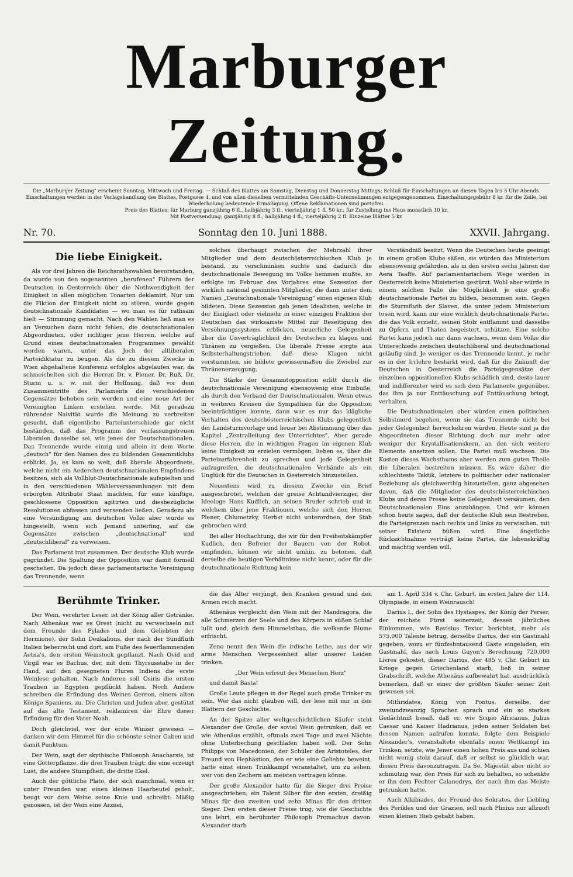Marburger Zeitung.
Die „Marburger Zeitung" erscheint Sonntag, Mittwoch und Freitag. — Schluß des Blattes am Samstag, Dienstag und Donnerstag Mittags; Schluß für Einschaltungen an diesen Tagen bis 5 Uhr Abends. Einschaltungen werden in der Verlagshandlung des Blattes, Postgasse 4, und von allen dieselben vermittelnden Geschäfts-Unternehmungen entgegengenommen. Einschaltungsgebühr 8 kr. für die Zeile, bei Wiederholung bedeutende Ermäßigung. Offene Reklamationen sind portofrei.
Preis des Blattes: für Marburg ganzjährig 6 fl., halbjährig 3 fl., vierteljährig 1 fl. 50 kr.; für Zustellung ins Haus monatlich 10 kr.
Mit Postversendung: ganzjährig 8 fl., halbjährig 4 fl., vierteljährig 2 fl. Einzelne Blätter 5 kr.
Nr. 70. Sonntag den 10. Juni 1888. XXVII. Jahrgang.
Die liebe Einigkeit.
Als vor drei Jahren die Reichsrathswahlen bevorstanden, da wurde von den sogenannten „berufenen" Führern der Deutschen in Oesterreich über die Nothwendigkeit der Einigkeit in allen möglichen Tonarten deklamirt. Nur um die Fiktion der Einigkeit nicht zu stören, wurde gegen deutschnationale Kandidaten — wo man es für rathsam hielt — Stimmung gemacht. Nach den Wahlen ließ man es an Versuchen dann nicht fehlen, die deutschnationalen Abgeordneten, oder richtiger jene Herren, welche auf Grund eines deutschnationalen Programmes gewählt worden waren, unter das Joch der altliberalen Parteidiktatur zu beugen. Als die zu diesem Zwecke in Wien abgehaltene Konferenz erfolglos abgelaufen war, da schmeichelten sich die Herren Dr. v. Plener, Dr. Ruß, Dr. Sturm u. s. w. mit der Hoffnung, daß vor dem Zusammentritte des Parlaments die verschiedenen Gegensätze behoben sein werden und eine neue Art der Vereinigten Linken erstehen werde. Mit geradezu rührender Naivität wurde die Meinung zu verbreiten gesucht, daß eigentliche Parteiunterschiede gar nicht beständen, daß das Programm der verfassungstreuen Liberalen dasselbe sei, wie jenes der Deutschnationalen. Das Trennende wurde einzig und allein in dem Worte „deutsch" für den Namen des zu bildenden Gesammtklubs erblickt. Ja, es kam so weit, daß liberale Abgeordnete, welche nicht ein Aederchen deutschnationalen Empfindens besitzen, sich als Vollblut-Deutschnationale aufspielten und in den verschiedenen Wählerversammlungen mit dem erborgten Attribute Staat machten, für eine künftige, geschlossene Opposition agitirten und diesbezügliche Resolutionen abfassen und versenden ließen. Geradezu als eine Versündigung am deutschen Volke aber wurde es hingestellt, wenn sich Jemand unterfing, auf die Gegensätze zwischen „deutschnational" und „deutschliberal" zu verweisen.
Das Parlament trat zusammen. Der deutsche Klub wurde gegründet. Die Spaltung der Opposition war damit formell geschehen. Da jedoch diese parlamentarische Vereinigung das Trennende, wenn
solches überhaupt zwischen der Mehrzahl ihrer Mitglieder und dem deutschösterreichischen Klub je bestand, zu verschminken suchte und dadurch die deutschnationale Bewegung im Volke hemmen mußte, so erfolgte im Februar des Vorjahres eine Sezession der wirklich national gesinnten Mitglieder, die dann unter dem Namen „Deutschnationale Vereinigung" einen eigenen Klub bildeten. Diese Sezession gab jenen Idealisten, welche in der Einigkeit oder vielmehr in einer einzigen Fraktion der Deutschen das wirksamste Mittel zur Beseitigung des Versöhnungssystems erblicken, neuerliche Gelegenheit über die Unverträglichkeit der Deutschen zu klagen und Thränen zu vergießen. Die liberale Presse sorgte aus Selbsterhaltungstrieben, daß diese Klagen nicht verstummten, sie bildete gewissermaßen die Zwiebel zur Thränenerzeugung.
Die Stärke der Gesammtopposition erlitt durch die deutschnationale Vereinigung ebensowenig eine Einbuße, als durch den Verband der Deutschnationalen. Wenn etwas in weiteren Kreisen die Sympathien für die Opposition beeinträchtigen konnte, dann war es nur das klägliche Verhalten des deutschösterreichischen Klubs gelegentlich der Landsturmvorlage und heuer bei Abstimmung über das Kapitel „Zentralleitung des Unterrichtes". Aber gerade diese Herren, die in wichtigen Fragen im eigenen Klub keine Einigkeit zu erzielen vermögen, lieben es, über die Parteizerfahrenheit zu sprechen und jede Gelegenheit aufzugreifen, die deutschnationalen Verbände als ein Unglück für die Deutschen in Oesterreich hinzustellen.
Neuestens wird zu diesem Zwecke ein Brief ausgeschrotet, welchen der greise Achtundvierziger, der Ideologe Hans Kudlich, an seinen Bruder schrieb und in welchem über jene Fraktionen, welche sich den Herren Plener, Chlumetzky, Herbst nicht unterordnen, der Stab gebrochen wird.
Bei aller Hochachtung, die wir für den Freiheitskämpfer Kudlich, den Befreier der Bauern von der Robot, empfinden, können wir nicht umhin, zu betonen, daß derselbe die heutigen Verhältnisse nicht kennt, oder für die deutschnationale Richtung kein
Verständniß besitzt. Wenn die Deutschen heute geeinigt in einem großen Klube säßen, sie würden das Ministerium ebensowenig gefährden, als in den ersten sechs Jahren der Aera Taaffe. Auf parlamentarischem Wege werden in Oesterreich keine Ministerien gestürzt. Wohl aber würde in einem solchen Falle die Möglichkeit, je eine große deutschnationale Partei zu bilden, benommen sein. Gegen die Sturmfluth der Slaven, die unter jedem Ministerium tosen wird, kann nur eine wirklich deutschnationale Partei, die das Volk erzieht, seinen Stolz entflammt und dasselbe zu Opfern und Thaten begeistert, schützen. Eine solche Partei kann jedoch nur dann wachsen, wenn dem Volke die Unterschiede zwischen deutschliberal und deutschnational geläufig sind. Je weniger es das Trennende kennt, je mehr es in der Irrlehre bestärkt wird, daß für die Zukunft der Deutschen in Oesterreich die Parteigegensätze der einzelnen oppositionellen Klubs schädlich sind, desto lauer und indifferenter wird es sich dem Parlamente gegenüber, das ihm ja nur Enttäuschung auf Enttäuschung bringt, verhalten.
Die Deutschnationalen aber würden einen politischen Selbstmord begehen, wenn sie das Trennende nicht bei jeder Gelegenheit hervorkehren würden. Heute sind ja die Abgeordneten dieser Richtung doch nur mehr oder weniger der Krystallisationskern, an den sich weitere Elemente ansetzen sollen. Die Partei muß wachsen. Die Kosten dieses Wachsthums aber werden zum guten Theile die Liberalen bestreiten müssen. Es wäre daher die schlechteste Taktik, letztere in politischer oder nationaler Beziehung als gleichwerthig hinzustellen, ganz abgesehen davon, daß die Mitglieder des deutschösterreichischen Klubs und deren Presse keine Gelegenheit versäumen, den Deutschnationalen Eins anzuhängen. Und wir können schon heute sagen, daß der deutsche Klub sein Bestreben, die Parteigrenzen nach rechts und links zu verwischen, mit seiner Existenz büßen wird. Eine ängstliche Rücksichtnahme verträgt keine Partei, die lebenskräftig und mächtig werden will.
Berühmte Trinker.
Der Wein, verehrter Leser, ist der König aller Getränke. Nach Athenäus war es Orest (nicht zu verwechseln mit dem Freunde des Pylades und dem Geliebten der Hermione), der Sohn Deukalions, der nach der Sündfluth Italien beherrscht und dort, am Fuße des feuerflammenden Aetna's, den ersten Weinstock gepflanzt. Nach Ovid und Virgil war es Bachus, der, mit dem Thyrsusstabe in der Hand, auf den gesegneten Fluren Indiens die erste Weinlese gehalten. Nach Anderen soll Osiris die ersten Trauben in Egypten gepflückt haben. Noch Andere schreiben die Erfindung des Weines Gereon, einem alten Könige Spaniens, zu. Die Christen und Juden aber, gestützt auf das alte Testament, reklamiren die Ehre dieser Erfindung für den Vater Noah.
Doch gleichviel, wer der erste Winzer gewesen — danken wir dem Himmel für die schönste seiner Gaben und damit Punktum.
Der Wein, sagt der skythische Philosoph Anacharsis, ist eine Götterpflanze, die drei Trauben trägt: die eine erzeugt Lust, die andere Stumpfheit, die dritte Ekel.
Auch der göttliche Plato, der sich manchmal, wenn er unter Freunden war, einen kleinen Haarbeutel geholt, beugt vor dem Weine seine Knie und schreibt: Mäßig genossen, ist der Wein eine Arznei,
die das Alter verjüngt, den Kranken gesund und den Armen reich macht.
Athenäus vergleicht den Wein mit der Mandragora, die alle Schmerzen der Seele und des Körpers in süßen Schlaf lullt und, gleich dem Himmelsthau, die welkende Blume erfrischt.
Zeno nennt den Wein die irdische Lethe, aus der wir arme Menschen Vergessenheit aller unserer Leiden trinken.
„Der Wein erfreut des Menschen Herz"
und damit Basta!
Große Leute pflegen in der Regel auch große Trinker zu sein. Wer das nicht glauben will, der lese mit mir in den Blättern der Geschichte.
An der Spitze aller weltgeschichtlichen Säufer steht Alexander der Große, der soviel Wein getrunken, daß er, wie Athenäus erzählt, oftmals zwei Tage und zwei Nächte ohne Unterbechung geschlafen haben soll. Der Sohn Philipps von Macedonien, der Schüler des Aristoteles, der Freund von Hephästion, den er wie eine Geliebte beweint, hatte einst einen Trinkkampf veranstaltet, um zu sehen, wer von den Zechern am meisten vertragen könne.
Der große Alexander hatte für die Sieger drei Preise ausgeschrieben; ein Talent Silber für den ersten, dreißig Minas für den zweiten und zehn Minas für den dritten Sieger. Den ersten dieser Preise trug, wie die Geschichte uns lehrt, ein berühmter Philosoph Promachus davon. Alexander starb
am 1. April 334 v. Chr. Geburt, im ersten Jahre der 114. Olympiade, in einem Weinrausch!
Darius I., der Sohn des Hystaspes, der König der Perser, der reichste Fürst seinerzeit, dessen jährliches Einkommen, wie Ravisius Textor berichtet, mehr als 575.000 Talente betrug, derselbe Darius, der ein Gastmahl gegeben, wozu er fünfzehntausend Gäste eingeladen, ein Gastmahl, das nach Louis Guyon's Berechnung 720.000 Livres gekostet, dieser Darius, der 485 v. Chr. Geburt im Kriege gegen Griechenland starb, ließ in seiner Grabschrift, welche Athenäus aufbewahrt hat, ausdrücklich bemerken, daß er einer der größten Säufer seiner Zeit gewesen sei.
Mithridates, König von Pontus, derselbe, der zweiundzwanzig Sprachen sprach und ein so starkes Gedächtniß besaß, daß er, wie Scipio Africanus, Julius Caesar und Kaiser Hadrianus, jeden seiner Soldaten bei dessen Namen aufrufen konnte, folgte dem Beispiele Alexander's, veranstaltete ebenfalls einen Wettkampf im Trinken, setzte, wie Jener einen hohen Preis aus und schien nicht wenig stolz darauf, daß er selbst so glücklich war, diesen Preis davonzutragen. Da Se. Majestät aber nicht so schmutzig war, den Preis für sich zu behalten, so schenkte er ihn dem Fechter Calanodrys, der nach ihm das Meiste getrunken hatte.
Auch Alkibiades, der Freund des Sokrates, der Liebling des Perikles und der Grazien, soll nach Plinius nur allzuoft einen kleinen Hieb gehabt haben.